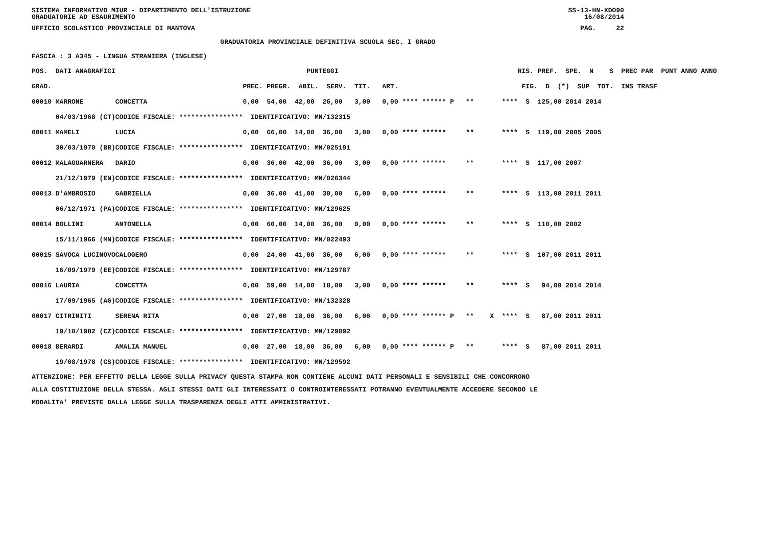SISTEMA INFORMATIVO MIUR - DIPARTIMENTO DELL'ISTRUZIONE
GRADUATORIE AD ESAURIMENTO SS-13-HN-XDO90
16/08/2014
UFFICIO SCOLASTICO PROVINCIALE DI MANTOVA PAG. 22
GRADUATORIA PROVINCIALE DEFINITIVA SCUOLA SEC. I GRADO
FASCIA : 3 A345 - LINGUA STRANIERA (INGLESE)
| POS. DATI ANAGRAFICI | | PUNTEGGI | RIS. PREF. SPE. N S PREC PAR PUNT ANNO ANNO |
| --- | --- | --- | --- |
| GRAD. | | PREC. PREGR. ABIL. SERV. TIT. ART. | FIG. D (*) SUP TOT. INS TRASF |
| 00010 MARRONE | CONCETTA | 0,00 54,00 42,00 26,00 3,00 0,00 **** ****** P | ** **** S 125,00 2014 2014 |
| 04/03/1968 (CT) | CODICE FISCALE: **************** | IDENTIFICATIVO: MN/132315 | |
| 00011 MAMELI | LUCIA | 0,00 66,00 14,00 36,00 3,00 0,00 **** ****** | ** **** S 119,00 2005 2005 |
| 30/03/1970 (BR) | CODICE FISCALE: **************** | IDENTIFICATIVO: MN/025191 | |
| 00012 MALAGUARNERA | DARIO | 0,00 36,00 42,00 36,00 3,00 0,00 **** ****** | ** **** S 117,00 2007 |
| 21/12/1979 (EN) | CODICE FISCALE: **************** | IDENTIFICATIVO: MN/026344 | |
| 00013 D'AMBROSIO | GABRIELLA | 0,00 36,00 41,00 30,00 6,00 0,00 **** ****** | ** **** S 113,00 2011 2011 |
| 06/12/1971 (PA) | CODICE FISCALE: **************** | IDENTIFICATIVO: MN/129625 | |
| 00014 BOLLINI | ANTONELLA | 0,00 60,00 14,00 36,00 0,00 0,00 **** ****** | ** **** S 110,00 2002 |
| 15/11/1966 (MN) | CODICE FISCALE: **************** | IDENTIFICATIVO: MN/022493 | |
| 00015 SAVOCA LUCINOVO | CALOGERO | 0,00 24,00 41,00 36,00 6,00 0,00 **** ****** | ** **** S 107,00 2011 2011 |
| 16/09/1979 (EE) | CODICE FISCALE: **************** | IDENTIFICATIVO: MN/129787 | |
| 00016 LAURIA | CONCETTA | 0,00 59,00 14,00 18,00 3,00 0,00 **** ****** | ** **** S 94,00 2014 2014 |
| 17/09/1965 (AG) | CODICE FISCALE: **************** | IDENTIFICATIVO: MN/132328 | |
| 00017 CITRINITI | SERENA RITA | 0,00 27,00 18,00 36,00 6,00 0,00 **** ****** P | ** X **** S 87,00 2011 2011 |
| 19/10/1982 (CZ) | CODICE FISCALE: **************** | IDENTIFICATIVO: MN/129892 | |
| 00018 BERARDI | AMALIA MANUEL | 0,00 27,00 18,00 36,00 6,00 0,00 **** ****** P | ** **** S 87,00 2011 2011 |
| 19/08/1978 (CS) | CODICE FISCALE: **************** | IDENTIFICATIVO: MN/129592 | |
ATTENZIONE: PER EFFETTO DELLA LEGGE SULLA PRIVACY QUESTA STAMPA NON CONTIENE ALCUNI DATI PERSONALI E SENSIBILI CHE CONCORRONO
ALLA COSTITUZIONE DELLA STESSA. AGLI STESSI DATI GLI INTERESSATI O CONTROINTERESSATI POTRANNO EVENTUALMENTE ACCEDERE SECONDO LE
MODALITA' PREVISTE DALLA LEGGE SULLA TRASPARENZA DEGLI ATTI AMMINISTRATIVI.